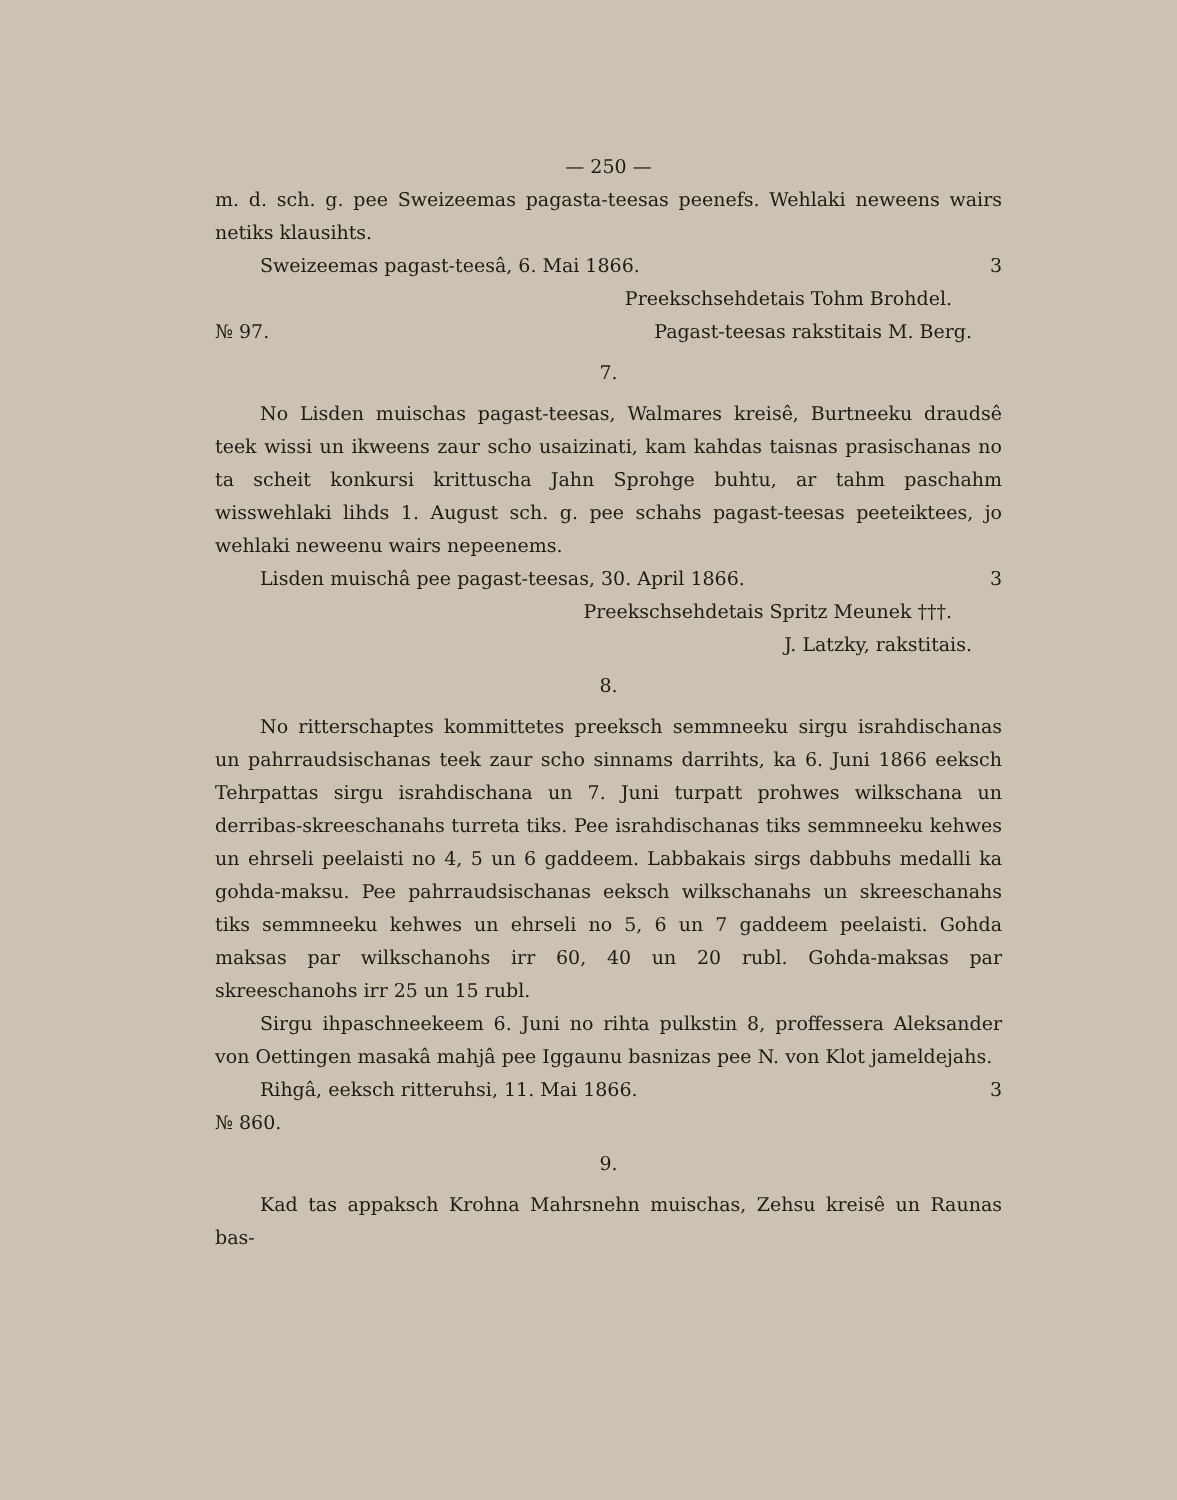— 250 —
m. d. sch. g. pee Sweizeemas pagasta-teesas peenefs. Wehlaki neweens wairs netiks klausihts.
Sweizeemas pagast-teesâ, 6. Mai 1866. 3
Preekschsehdetais Tohm Brohdel.
№ 97. Pagast-teesas rakstitais M. Berg.
7.
No Lisden muischas pagast-teesas, Walmares kreisê, Burtneeku draudsê teek wissi un ikweens zaur scho usaizinati, kam kahdas taisnas prasischanas no ta scheit konkursi krittuscha Jahn Sprohge buhtu, ar tahm paschahm wisswehlaki lihds 1. August sch. g. pee schahs pagast-teesas peeteiktees, jo wehlaki neweenu wairs nepeenems.
Lisden muischâ pee pagast-teesas, 30. April 1866. 3
Preekschsehdetais Spritz Meunek †††.
J. Latzky, rakstitais.
8.
No ritterschaptes kommittetes preeksch semmneeku sirgu israhdischanas un pahrraudsischanas teek zaur scho sinnams darrihts, ka 6. Juni 1866 eeksch Tehrpattas sirgu israhdischana un 7. Juni turpatt prohwes wilkschana un derribas-skreeschanahs turreta tiks. Pee israhdischanas tiks semmneeku kehwes un ehrseli peelaisti no 4, 5 un 6 gaddeem. Labbakais sirgs dabbuhs medalli ka gohda-maksu. Pee pahrraudsischanas eeksch wilkschanahs un skreeschanahs tiks semmneeku kehwes un ehrseli no 5, 6 un 7 gaddeem peelaisti. Gohda maksas par wilkschanohs irr 60, 40 un 20 rubl. Gohda-maksas par skreeschanohs irr 25 un 15 rubl.
Sirgu ihpaschneekeem 6. Juni no rihta pulkstin 8, proffessera Aleksander von Oettingen masakâ mahjâ pee Iggaunu basnizas pee N. von Klot jameldejahs.
Rihgâ, eeksch ritteruhsi, 11. Mai 1866. 3
№ 860.
9.
Kad tas appaksch Krohna Mahrsnehn muischas, Zehsu kreisê un Raunas bas-